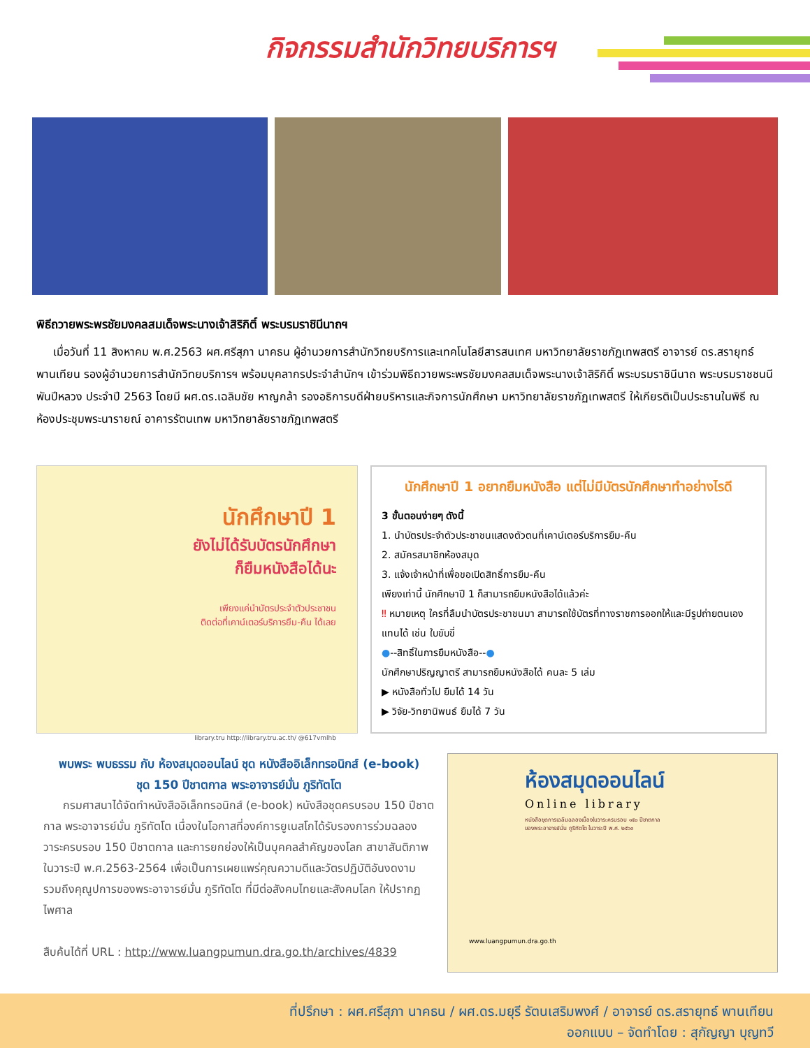กิจกรรมสำนักวิทยบริการฯ
พิธีถวายพระพรชัยมงคลสมเด็จพระนางเจ้าสิริกิติ์ พระบรมราชินีนาถฯ
เมื่อวันที่ 11 สิงหาคม พ.ศ.2563 ผศ.ศรีสุภา นาคธน ผู้อำนวยการสำนักวิทยบริการและเทคโนโลยีสารสนเทศ มหาวิทยาลัยราชภัฏเทพสตรี อาจารย์ ดร.สรายุทธ์ พานเทียน รองผู้อำนวยการสำนักวิทยบริการฯ พร้อมบุคลากรประจำสำนักฯ เข้าร่วมพิธีถวายพระพรชัยมงคลสมเด็จพระนางเจ้าสิริกิติ์ พระบรมราชินีนาถ พระบรมราชชนนีพันปีหลวง ประจำปี 2563 โดยมี ผศ.ดร.เฉลิมชัย หาญกล้า รองอธิการบดีฝ่ายบริหารและกิจการนักศึกษา มหาวิทยาลัยราชภัฏเทพสตรี ให้เกียรติเป็นประธานในพิธี ณ ห้องประชุมพระนารายณ์ อาคารรัตนเทพ มหาวิทยาลัยราชภัฏเทพสตรี
นักศึกษาปี 1
ยังไม่ได้รับบัตรนักศึกษา
ก็ยืมหนังสือได้นะ
เพียงแค่นำบัตรประจำตัวประชาชน
ติดต่อที่เคาน์เตอร์บริการยืม-คืน ได้เลย
library.tru http://library.tru.ac.th/ @617vmlhb
นักศึกษาปี 1 อยากยืมหนังสือ แต่ไม่มีบัตรนักศึกษาทำอย่างไรดี
3 ขั้นตอนง่ายๆ ดังนี้
1. นำบัตรประจำตัวประชาชนแสดงตัวตนที่เคาน์เตอร์บริการยืม-คืน
2. สมัครสมาชิกห้องสมุด
3. แจ้งเจ้าหน้าที่เพื่อขอเปิดสิทธิ์การยืม-คืน
เพียงเท่านี้ นักศึกษาปี 1 ก็สามารถยืมหนังสือได้แล้วค่ะ
‼ หมายเหตุ ใครที่ลืมนำบัตรประชาชนมา สามารถใช้บัตรที่ทางราชการออกให้และมีรูปถ่ายตนเองแทนได้ เช่น ใบขับขี่
●--สิทธิ์ในการยืมหนังสือ--●
นักศึกษาปริญญาตรี สามารถยืมหนังสือได้ คนละ 5 เล่ม
▶ หนังสือทั่วไป ยืมได้ 14 วัน
▶ วิจัย-วิทยานิพนธ์ ยืมได้ 7 วัน
พบพระ พบธรรม กับ ห้องสมุดออนไลน์ ชุด หนังสืออิเล็กทรอนิกส์ (e-book)
ชุด 150 ปีชาตกาล พระอาจารย์มั่น ภูริทัตโต
กรมศาสนาได้จัดทำหนังสืออิเล็กทรอนิกส์ (e-book) หนังสือชุดครบรอบ 150 ปีชาตกาล พระอาจารย์มั่น ภูริทัตโต เนื่องในโอกาสที่องค์การยูเนสโกได้รับรองการร่วมฉลองวาระครบรอบ 150 ปีชาตกาล และการยกย่องให้เป็นบุคคลสำคัญของโลก สาขาสันติภาพ ในวาระปี พ.ศ.2563-2564 เพื่อเป็นการเผยแพร่คุณความดีและวัตรปฏิบัติอันงดงาม รวมถึงคุณูปการของพระอาจารย์มั่น ภูริทัตโต ที่มีต่อสังคมไทยและสังคมโลก ให้ปรากฏไพศาล
สืบค้นได้ที่ URL : http://www.luangpumun.dra.go.th/archives/4839
ห้องสมุดออนไลน์
Online library
หนังสือชุดการเฉลิมฉลองเนื่องในวาระครบรอบ ๑๕๐ ปีชาตกาล
ของพระอาจารย์มั่น ภูริทัตโต ในวาระปี พ.ศ. ๒๕๖๓
www.luangpumun.dra.go.th
ที่ปรึกษา : ผศ.ศรีสุภา นาคธน / ผศ.ดร.มยุรี รัตนเสริมพงศ์ / อาจารย์ ดร.สรายุทธ์ พานเทียน
ออกแบบ – จัดทำโดย : สุกัญญา บุญทวี